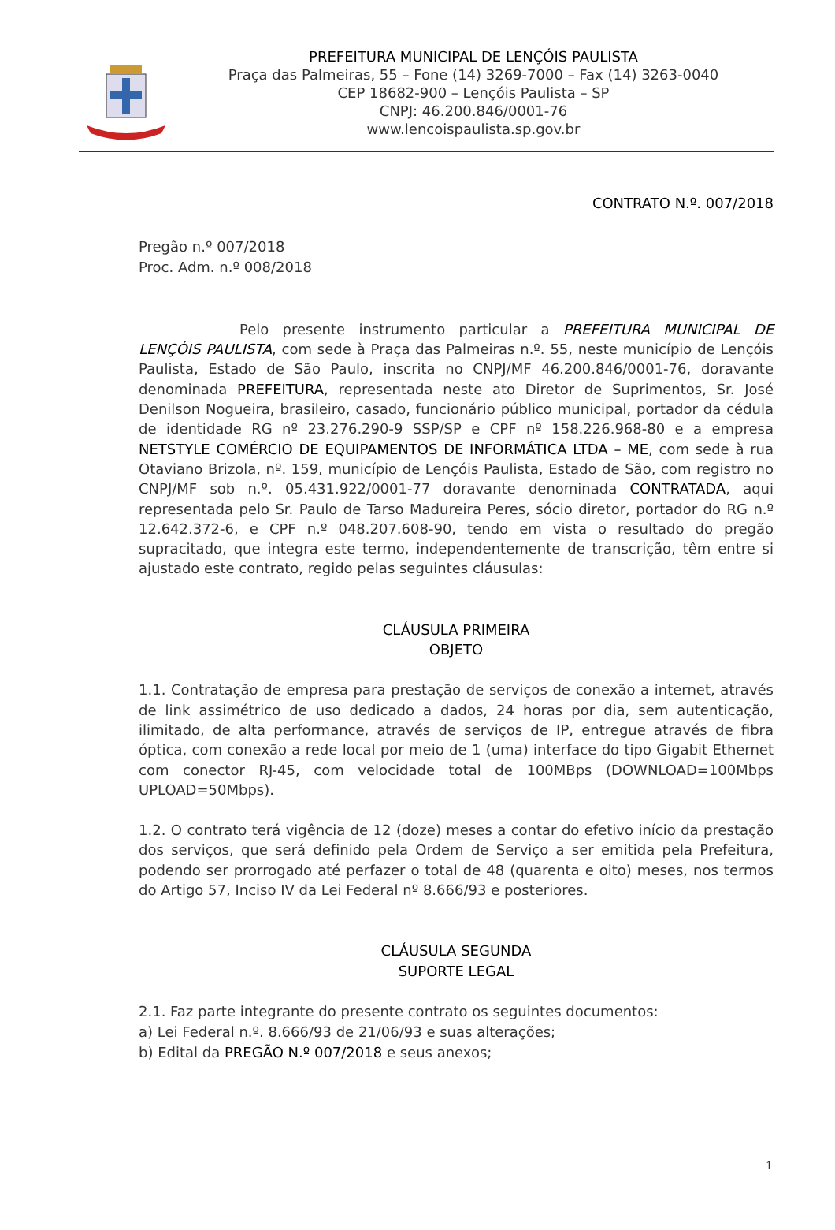PREFEITURA MUNICIPAL DE LENÇÓIS PAULISTA
Praça das Palmeiras, 55 – Fone (14) 3269-7000 – Fax (14) 3263-0040
CEP 18682-900 – Lençóis Paulista – SP
CNPJ: 46.200.846/0001-76
www.lencoispaulista.sp.gov.br
CONTRATO N.º. 007/2018
Pregão n.º 007/2018
Proc. Adm. n.º 008/2018
Pelo presente instrumento particular a PREFEITURA MUNICIPAL DE LENÇÓIS PAULISTA, com sede à Praça das Palmeiras n.º. 55, neste município de Lençóis Paulista, Estado de São Paulo, inscrita no CNPJ/MF 46.200.846/0001-76, doravante denominada PREFEITURA, representada neste ato Diretor de Suprimentos, Sr. José Denilson Nogueira, brasileiro, casado, funcionário público municipal, portador da cédula de identidade RG nº 23.276.290-9 SSP/SP e CPF nº 158.226.968-80 e a empresa NETSTYLE COMÉRCIO DE EQUIPAMENTOS DE INFORMÁTICA LTDA – ME, com sede à rua Otaviano Brizola, nº. 159, município de Lençóis Paulista, Estado de São, com registro no CNPJ/MF sob n.º. 05.431.922/0001-77 doravante denominada CONTRATADA, aqui representada pelo Sr. Paulo de Tarso Madureira Peres, sócio diretor, portador do RG n.º 12.642.372-6, e CPF n.º 048.207.608-90, tendo em vista o resultado do pregão supracitado, que integra este termo, independentemente de transcrição, têm entre si ajustado este contrato, regido pelas seguintes cláusulas:
CLÁUSULA PRIMEIRA
OBJETO
1.1. Contratação de empresa para prestação de serviços de conexão a internet, através de link assimétrico de uso dedicado a dados, 24 horas por dia, sem autenticação, ilimitado, de alta performance, através de serviços de IP, entregue através de fibra óptica, com conexão a rede local por meio de 1 (uma) interface do tipo Gigabit Ethernet com conector RJ-45, com velocidade total de 100MBps (DOWNLOAD=100Mbps UPLOAD=50Mbps).
1.2. O contrato terá vigência de 12 (doze) meses a contar do efetivo início da prestação dos serviços, que será definido pela Ordem de Serviço a ser emitida pela Prefeitura, podendo ser prorrogado até perfazer o total de 48 (quarenta e oito) meses, nos termos do Artigo 57, Inciso IV da Lei Federal nº 8.666/93 e posteriores.
CLÁUSULA SEGUNDA
SUPORTE LEGAL
2.1. Faz parte integrante do presente contrato os seguintes documentos:
a) Lei Federal n.º. 8.666/93 de 21/06/93 e suas alterações;
b) Edital da PREGÃO N.º 007/2018 e seus anexos;
1